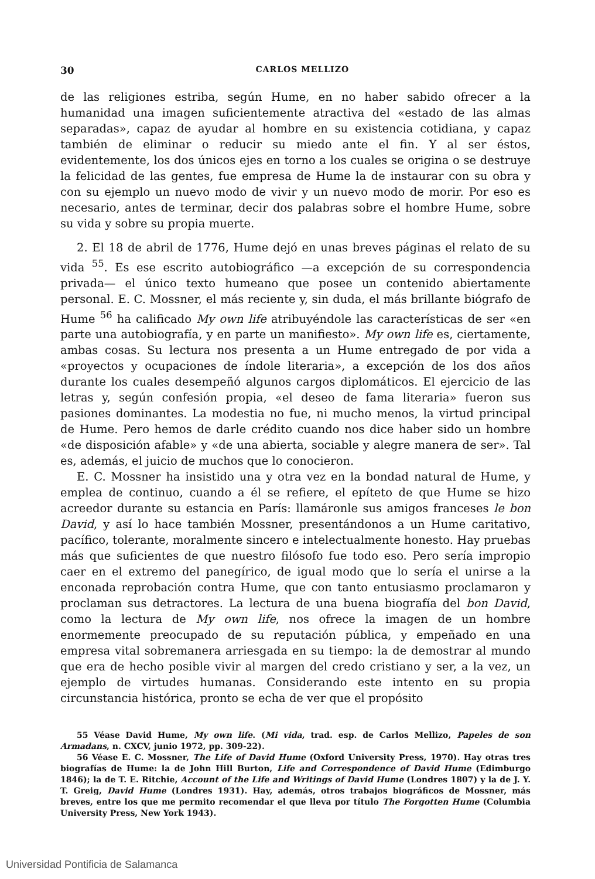30 CARLOS MELLIZO
de las religiones estriba, según Hume, en no haber sabido ofrecer a la humanidad una imagen suficientemente atractiva del «estado de las almas separadas», capaz de ayudar al hombre en su existencia cotidiana, y capaz también de eliminar o reducir su miedo ante el fin. Y al ser éstos, evidentemente, los dos únicos ejes en torno a los cuales se origina o se destruye la felicidad de las gentes, fue empresa de Hume la de instaurar con su obra y con su ejemplo un nuevo modo de vivir y un nuevo modo de morir. Por eso es necesario, antes de terminar, decir dos palabras sobre el hombre Hume, sobre su vida y sobre su propia muerte.
2. El 18 de abril de 1776, Hume dejó en unas breves páginas el relato de su vida <sup>55</sup>. Es ese escrito autobiográfico —a excepción de su correspondencia privada— el único texto humeano que posee un contenido abiertamente personal. E. C. Mossner, el más reciente y, sin duda, el más brillante biógrafo de Hume <sup>56</sup> ha calificado My own life atribuyéndole las características de ser «en parte una autobiografía, y en parte un manifiesto». My own life es, ciertamente, ambas cosas. Su lectura nos presenta a un Hume entregado de por vida a «proyectos y ocupaciones de índole literaria», a excepción de los dos años durante los cuales desempeñó algunos cargos diplomáticos. El ejercicio de las letras y, según confesión propia, «el deseo de fama literaria» fueron sus pasiones dominantes. La modestia no fue, ni mucho menos, la virtud principal de Hume. Pero hemos de darle crédito cuando nos dice haber sido un hombre «de disposición afable» y «de una abierta, sociable y alegre manera de ser». Tal es, además, el juicio de muchos que lo conocieron.
E. C. Mossner ha insistido una y otra vez en la bondad natural de Hume, y emplea de continuo, cuando a él se refiere, el epíteto de que Hume se hizo acreedor durante su estancia en París: llamáronle sus amigos franceses le bon David, y así lo hace también Mossner, presentándonos a un Hume caritativo, pacífico, tolerante, moralmente sincero e intelectualmente honesto. Hay pruebas más que suficientes de que nuestro filósofo fue todo eso. Pero sería impropio caer en el extremo del panegírico, de igual modo que lo sería el unirse a la enconada reprobación contra Hume, que con tanto entusiasmo proclamaron y proclaman sus detractores. La lectura de una buena biografía del bon David, como la lectura de My own life, nos ofrece la imagen de un hombre enormemente preocupado de su reputación pública, y empeñado en una empresa vital sobremanera arriesgada en su tiempo: la de demostrar al mundo que era de hecho posible vivir al margen del credo cristiano y ser, a la vez, un ejemplo de virtudes humanas. Considerando este intento en su propia circunstancia histórica, pronto se echa de ver que el propósito
55 Véase David Hume, My own life. (Mi vida, trad. esp. de Carlos Mellizo, Papeles de son Armadans, n. CXCV, junio 1972, pp. 309-22).
56 Véase E. C. Mossner, The Life of David Hume (Oxford University Press, 1970). Hay otras tres biografías de Hume: la de John Hill Burton, Life and Correspondence of David Hume (Edimburgo 1846); la de T. E. Ritchie, Account of the Life and Writings of David Hume (Londres 1807) y la de J. Y. T. Greig, David Hume (Londres 1931). Hay, además, otros trabajos biográficos de Mossner, más breves, entre los que me permito recomendar el que lleva por título The Forgotten Hume (Columbia University Press, New York 1943).
Universidad Pontificia de Salamanca